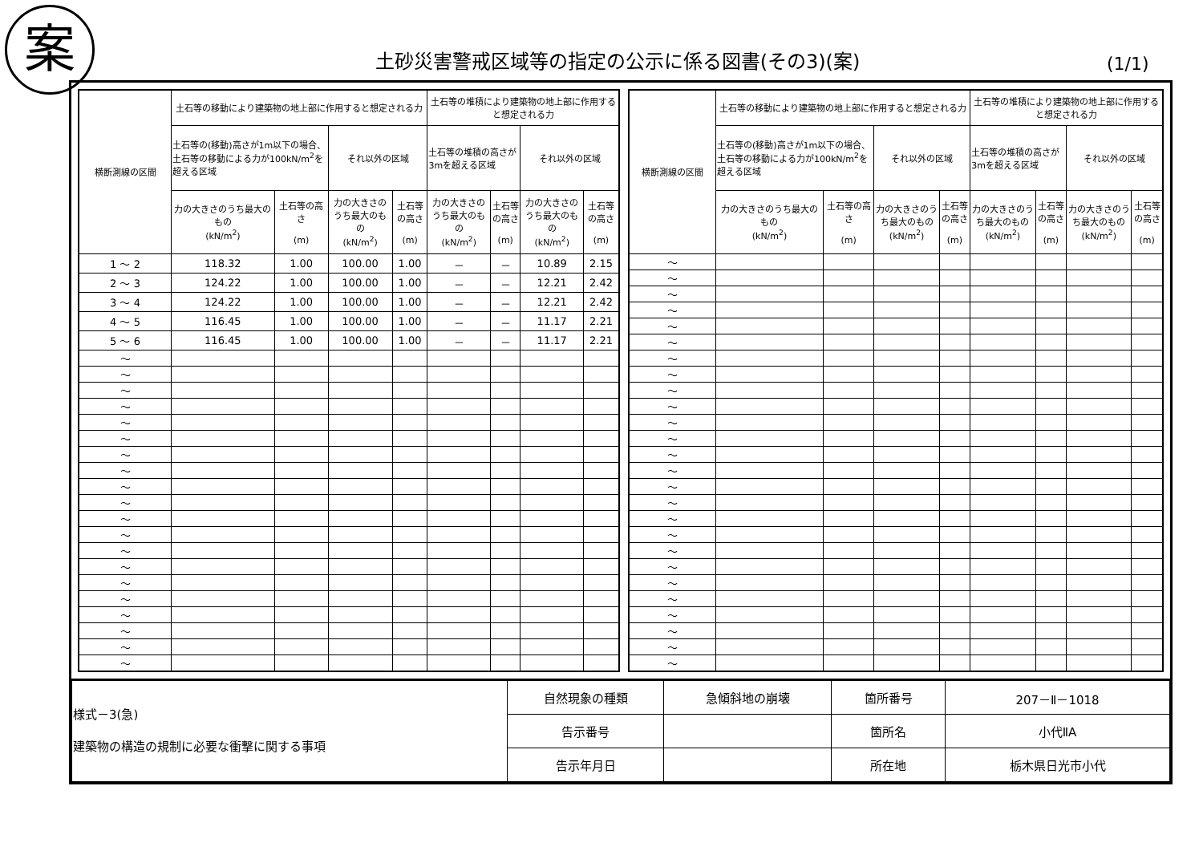案
土砂災害警戒区域等の指定の公示に係る図書(その3)(案)
(1/1)
| 横断測線の区間 | 土石等の移動により建築物の地上部に作用すると想定される力 | | | | 土石等の堆積により建築物の地上部に作用すると想定される力 | | | |
| --- | --- | --- | --- | --- | --- | --- | --- | --- |
| | 土石等の(移動)高さが1m以下の場合、土石等の移動による力が100kN/m<sup>2</sup>を超える区域 | | それ以外の区域 | | 土石等の堆積の高さが3mを超える区域 | | それ以外の区域 | |
| | 力の大きさのうち最大のもの (kN/m<sup>2</sup>) | 土石等の高さ (m) | 力の大きさのうち最大のもの (kN/m<sup>2</sup>) | 土石等の高さ (m) | 力の大きさのうち最大のもの (kN/m<sup>2</sup>) | 土石等の高さ (m) | 力の大きさのうち最大のもの (kN/m<sup>2</sup>) | 土石等の高さ (m) |
| 1 ～ 2 | 118.32 | 1.00 | 100.00 | 1.00 | － | － | 10.89 | 2.15 |
| 2 ～ 3 | 124.22 | 1.00 | 100.00 | 1.00 | － | － | 12.21 | 2.42 |
| 3 ～ 4 | 124.22 | 1.00 | 100.00 | 1.00 | － | － | 12.21 | 2.42 |
| 4 ～ 5 | 116.45 | 1.00 | 100.00 | 1.00 | － | － | 11.17 | 2.21 |
| 5 ～ 6 | 116.45 | 1.00 | 100.00 | 1.00 | － | － | 11.17 | 2.21 |
| ～ | | | | | | | | |
| ～ | | | | | | | | |
| ～ | | | | | | | | |
| ～ | | | | | | | | |
| ～ | | | | | | | | |
| ～ | | | | | | | | |
| ～ | | | | | | | | |
| ～ | | | | | | | | |
| ～ | | | | | | | | |
| ～ | | | | | | | | |
| ～ | | | | | | | | |
| ～ | | | | | | | | |
| ～ | | | | | | | | |
| ～ | | | | | | | | |
| ～ | | | | | | | | |
| ～ | | | | | | | | |
| ～ | | | | | | | | |
| ～ | | | | | | | | |
| ～ | | | | | | | | |
| ～ | | | | | | | | |
| 横断測線の区間 | 土石等の移動により建築物の地上部に作用すると想定される力 | | | | 土石等の堆積により建築物の地上部に作用すると想定される力 | | | |
| --- | --- | --- | --- | --- | --- | --- | --- | --- |
| | 土石等の(移動)高さが1m以下の場合、土石等の移動による力が100kN/m<sup>2</sup>を超える区域 | | それ以外の区域 | | 土石等の堆積の高さが3mを超える区域 | | それ以外の区域 | |
| | 力の大きさのうち最大のもの (kN/m<sup>2</sup>) | 土石等の高さ (m) | 力の大きさのうち最大のもの (kN/m<sup>2</sup>) | 土石等の高さ (m) | 力の大きさのうち最大のもの (kN/m<sup>2</sup>) | 土石等の高さ (m) | 力の大きさのうち最大のもの (kN/m<sup>2</sup>) | 土石等の高さ (m) |
| ～ | | | | | | | | |
| ～ | | | | | | | | |
| ～ | | | | | | | | |
| ～ | | | | | | | | |
| ～ | | | | | | | | |
| ～ | | | | | | | | |
| ～ | | | | | | | | |
| ～ | | | | | | | | |
| ～ | | | | | | | | |
| ～ | | | | | | | | |
| ～ | | | | | | | | |
| ～ | | | | | | | | |
| ～ | | | | | | | | |
| ～ | | | | | | | | |
| ～ | | | | | | | | |
| ～ | | | | | | | | |
| ～ | | | | | | | | |
| ～ | | | | | | | | |
| ～ | | | | | | | | |
| ～ | | | | | | | | |
| ～ | | | | | | | | |
| ～ | | | | | | | | |
| ～ | | | | | | | | |
| ～ | | | | | | | | |
| ～ | | | | | | | | |
| ～ | | | | | | | | |
| 様式－3(急) 建築物の構造の規制に必要な衝撃に関する事項 | 自然現象の種類 | 急傾斜地の崩壊 | 箇所番号 | 207－Ⅱ－1018 |
| | 告示番号 | | 箇所名 | 小代ⅡA |
| | 告示年月日 | | 所在地 | 栃木県日光市小代 |